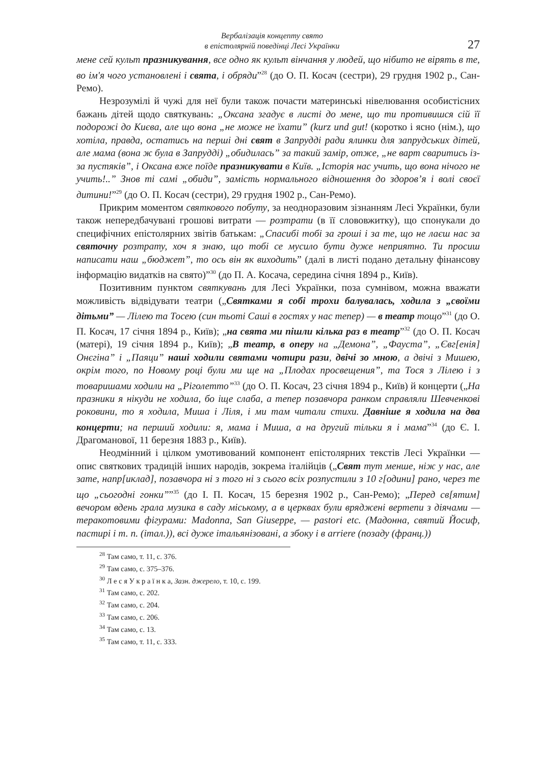Вербалізація концепту свято
в епістолярній поведінці Лесі Українки
27
мене сей культ празникування, все одно як культ вінчання у людей, що нібито не вірять в те, во ім'я чого установлені і свята, і обряди”<sup>28</sup> (до О. П. Косач (сестри), 29 грудня 1902 р., Сан-Ремо).
Незрозумілі й чужі для неї були також почасти материнські нівелювання особистісних бажань дітей щодо святкувань: „Оксана згадує в листі до мене, що ти противишся сій її подорожі до Києва, але що вона „не може не їхати” (kurz und gut! (коротко і ясно (нім.), що хотіла, правда, остатись на перші дні свят в Запрудді ради ялинки для запрудських дітей, але мама (вона ж була в Запрудді) „обидилась” за такий замір, отже, „не варт сваритись із-за пустяків”, і Оксана вже поїде празникувати в Київ. „Історія нас учить, що вона нічого не учить!..” Знов ті самі „обиди”, замість нормального відношення до здоров’я і волі своєї дитини!”<sup>29</sup> (до О. П. Косач (сестри), 29 грудня 1902 р., Сан-Ремо).
Прикрим моментом святкового побуту, за неодноразовим зізнанням Лесі Українки, були також непередбачувані грошові витрати — розтрати (в її слововжитку), що спонукали до специфічних епістолярних звітів батькам: „Спасибі тобі за гроші і за те, що не лаєш нас за святочну розтрату, хоч я знаю, що тобі се мусило бути дуже неприятно. Ти просиш написати наш „бюджет”, то ось він як виходить” (далі в листі подано детальну фінансову інформацію видатків на свято)”<sup>30</sup> (до П. А. Косача, середина січня 1894 р., Київ).
Позитивним пунктом святкувань для Лесі Українки, поза сумнівом, можна вважати можливість відвідувати театри („Святками я собі трохи балувалась, ходила з „своїми дітьми” — Лілею та Тосею (син тьоті Саші в гостях у нас тепер) — в театр тощо”<sup>31</sup> (до О. П. Косач, 17 січня 1894 р., Київ); „на свята ми пішли кілька раз в театр”<sup>32</sup> (до О. П. Косач (матері), 19 січня 1894 р., Київ); „В театр, в оперу на „Демона”, „Фауста”, „Євг[енія] Онєгіна” і „Паяци” наші ходили святами чотири рази, двічі зо мною, а двічі з Мишею, окрім того, по Новому році були ми ще на „Плодах просвещения”, та Тося з Лілею і з товаришами ходили на „Ріголетто”<sup>33</sup> (до О. П. Косач, 23 січня 1894 р., Київ) й концерти („На празники я нікуди не ходила, бо іще слаба, а тепер позавчора ранком справляли Шевченкові роковини, то я ходила, Миша і Ліля, і ми там читали стихи. Давніше я ходила на два концерти; на перший ходили: я, мама і Миша, а на другий тільки я і мама”<sup>34</sup> (до Є. І. Драгоманової, 11 березня 1883 р., Київ).
Неодмінний і цілком умотивований компонент епістолярних текстів Лесі Українки — опис святкових традицій інших народів, зокрема італійців („Свят тут менше, ніж у нас, але зате, напр[иклад], позавчора ні з того ні з сього всіх розпустили з 10 г[одини] рано, через те що „сьогодні гонки””<sup>35</sup> (до І. П. Косач, 15 березня 1902 р., Сан-Ремо); „Перед св[ятим] вечором вдень грала музика в саду міському, а в церквах були вряджені вертепи з діячами — теракотовими фігурами: Madonna, San Giuseppe, — pastori etc. (Мадонна, святий Йосиф, пастирі і т. п. (італ.)), всі дуже італьянізовані, а збоку і в arriere (позаду (франц.))
<sup>28</sup> Там само, т. 11, с. 376.
<sup>29</sup> Там само, с. 375–376.
<sup>30</sup> Л е с я У к р а ї н к а, Зазн. джерело, т. 10, с. 199.
<sup>31</sup> Там само, с. 202.
<sup>32</sup> Там само, с. 204.
<sup>33</sup> Там само, с. 206.
<sup>34</sup> Там само, с. 13.
<sup>35</sup> Там само, т. 11, с. 333.